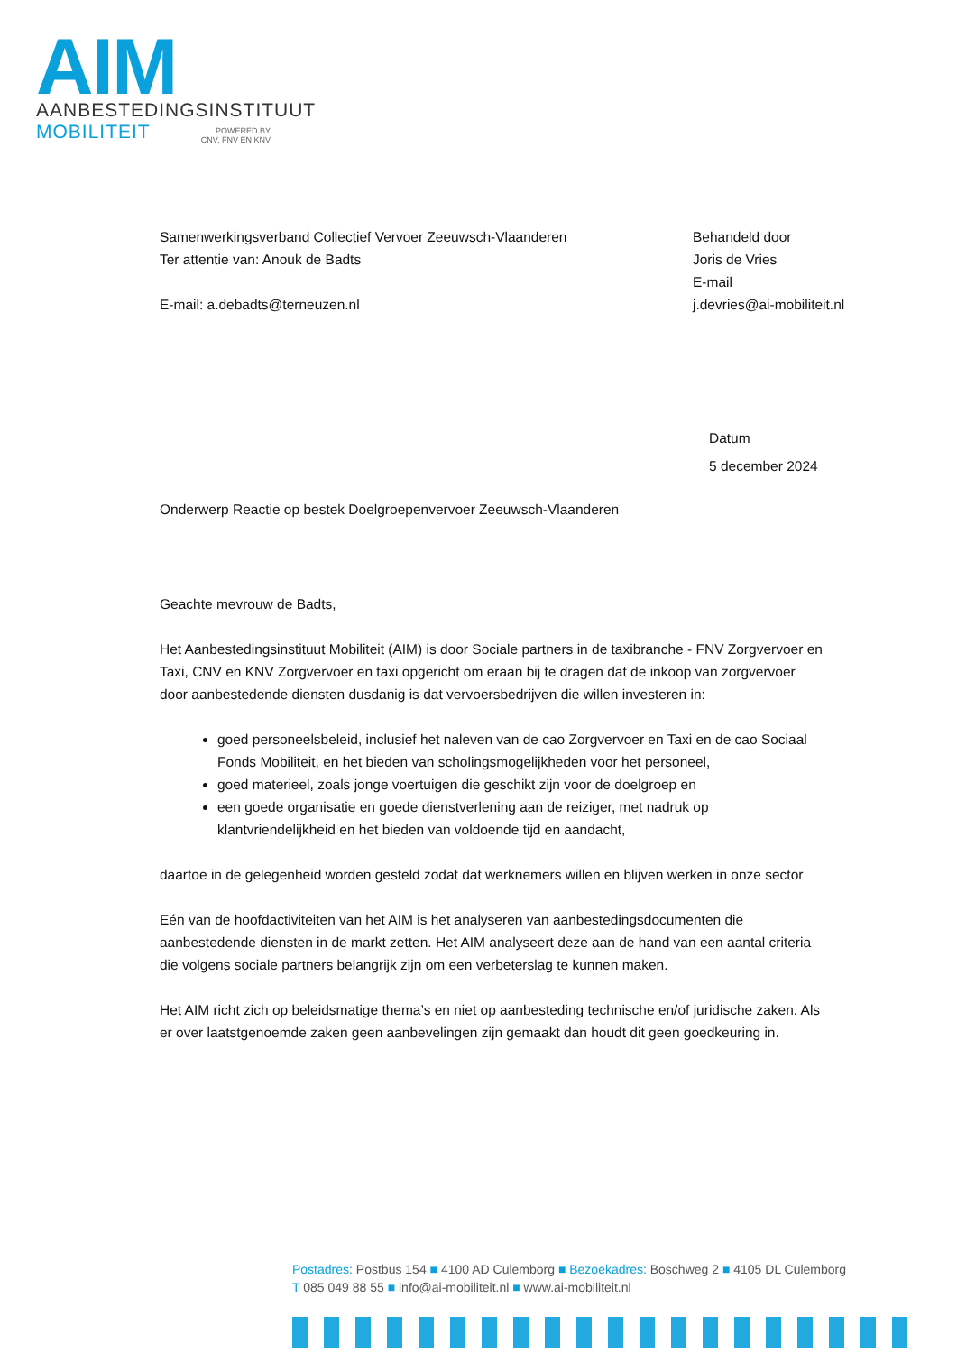AIM
AANBESTEDINGSINSTITUUT
MOBILITEIT
POWERED BY
CNV, FNV EN KNV
Behandeld door
Joris de Vries
E-mail
j.devries@ai-mobiliteit.nl
Samenwerkingsverband Collectief Vervoer Zeeuwsch-Vlaanderen
Ter attentie van: Anouk de Badts
E-mail: a.debadts@terneuzen.nl
Datum
5 december 2024
Onderwerp Reactie op bestek Doelgroepenvervoer Zeeuwsch-Vlaanderen
Geachte mevrouw de Badts,
Het Aanbestedingsinstituut Mobiliteit (AIM) is door Sociale partners in de taxibranche - FNV Zorgvervoer en Taxi, CNV en KNV Zorgvervoer en taxi opgericht om eraan bij te dragen dat de inkoop van zorgvervoer door aanbestedende diensten dusdanig is dat vervoersbedrijven die willen investeren in:
goed personeelsbeleid, inclusief het naleven van de cao Zorgvervoer en Taxi en de cao Sociaal Fonds Mobiliteit, en het bieden van scholingsmogelijkheden voor het personeel,
goed materieel, zoals jonge voertuigen die geschikt zijn voor de doelgroep en
een goede organisatie en goede dienstverlening aan de reiziger, met nadruk op klantvriendelijkheid en het bieden van voldoende tijd en aandacht,
daartoe in de gelegenheid worden gesteld zodat dat werknemers willen en blijven werken in onze sector
Eén van de hoofdactiviteiten van het AIM is het analyseren van aanbestedingsdocumenten die aanbestedende diensten in de markt zetten. Het AIM analyseert deze aan de hand van een aantal criteria die volgens sociale partners belangrijk zijn om een verbeterslag te kunnen maken.
Het AIM richt zich op beleidsmatige thema’s en niet op aanbesteding technische en/of juridische zaken. Als er over laatstgenoemde zaken geen aanbevelingen zijn gemaakt dan houdt dit geen goedkeuring in.
Postadres: Postbus 154 ■ 4100 AD Culemborg ■ Bezoekadres: Boschweg 2 ■ 4105 DL Culemborg
T 085 049 88 55 ■ info@ai-mobiliteit.nl ■ www.ai-mobiliteit.nl